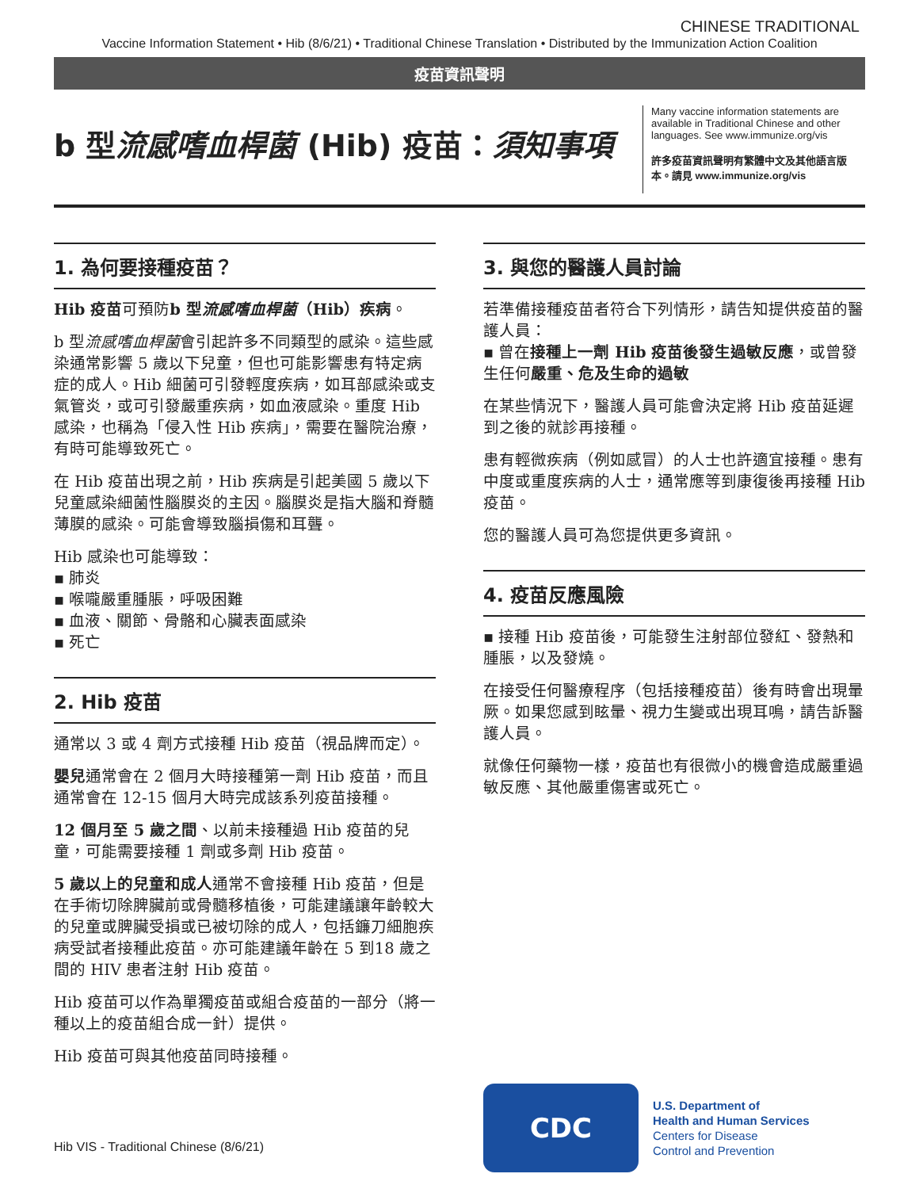CHINESE TRADITIONAL
Vaccine Information Statement • Hib (8/6/21) • Traditional Chinese Translation • Distributed by the Immunization Action Coalition
疫苗資訊聲明
b 型流感嗜血桿菌 (Hib) 疫苗：須知事項
Many vaccine information statements are available in Traditional Chinese and other languages. See www.immunize.org/vis
許多疫苗資訊聲明有繁體中文及其他語言版本。請見 www.immunize.org/vis
1. 為何要接種疫苗？
Hib 疫苗可預防b 型流感嗜血桿菌（Hib）疾病。
b 型流感嗜血桿菌會引起許多不同類型的感染。這些感染通常影響 5 歲以下兒童，但也可能影響患有特定病症的成人。Hib 細菌可引發輕度疾病，如耳部感染或支氣管炎，或可引發嚴重疾病，如血液感染。重度 Hib 感染，也稱為「侵入性 Hib 疾病」，需要在醫院治療，有時可能導致死亡。
在 Hib 疫苗出現之前，Hib 疾病是引起美國 5 歲以下兒童感染細菌性腦膜炎的主因。腦膜炎是指大腦和脊髓薄膜的感染。可能會導致腦損傷和耳聾。
Hib 感染也可能導致：
▪ 肺炎
▪ 喉嚨嚴重腫脹，呼吸困難
▪ 血液、關節、骨骼和心臟表面感染
▪ 死亡
2. Hib 疫苗
通常以 3 或 4 劑方式接種 Hib 疫苗（視品牌而定）。
嬰兒通常會在 2 個月大時接種第一劑 Hib 疫苗，而且通常會在 12-15 個月大時完成該系列疫苗接種。
12 個月至 5 歲之間、以前未接種過 Hib 疫苗的兒童，可能需要接種 1 劑或多劑 Hib 疫苗。
5 歲以上的兒童和成人通常不會接種 Hib 疫苗，但是在手術切除脾臟前或骨髓移植後，可能建議讓年齡較大的兒童或脾臟受損或已被切除的成人，包括鐮刀細胞疾病受試者接種此疫苗。亦可能建議年齡在 5 到18 歲之間的 HIV 患者注射 Hib 疫苗。
Hib 疫苗可以作為單獨疫苗或組合疫苗的一部分（將一種以上的疫苗組合成一針）提供。
Hib 疫苗可與其他疫苗同時接種。
3. 與您的醫護人員討論
若準備接種疫苗者符合下列情形，請告知提供疫苗的醫護人員：
▪ 曾在接種上一劑 Hib 疫苗後發生過敏反應，或曾發生任何嚴重、危及生命的過敏
在某些情況下，醫護人員可能會決定將 Hib 疫苗延遲到之後的就診再接種。
患有輕微疾病（例如感冒）的人士也許適宜接種。患有中度或重度疾病的人士，通常應等到康復後再接種 Hib 疫苗。
您的醫護人員可為您提供更多資訊。
4. 疫苗反應風險
▪ 接種 Hib 疫苗後，可能發生注射部位發紅、發熱和腫脹，以及發燒。
在接受任何醫療程序（包括接種疫苗）後有時會出現暈厥。如果您感到眩暈、視力生變或出現耳鳴，請告訴醫護人員。
就像任何藥物一樣，疫苗也有很微小的機會造成嚴重過敏反應、其他嚴重傷害或死亡。
CDC
U.S. Department of
Health and Human Services
Centers for Disease
Control and Prevention
Hib VIS - Traditional Chinese (8/6/21)